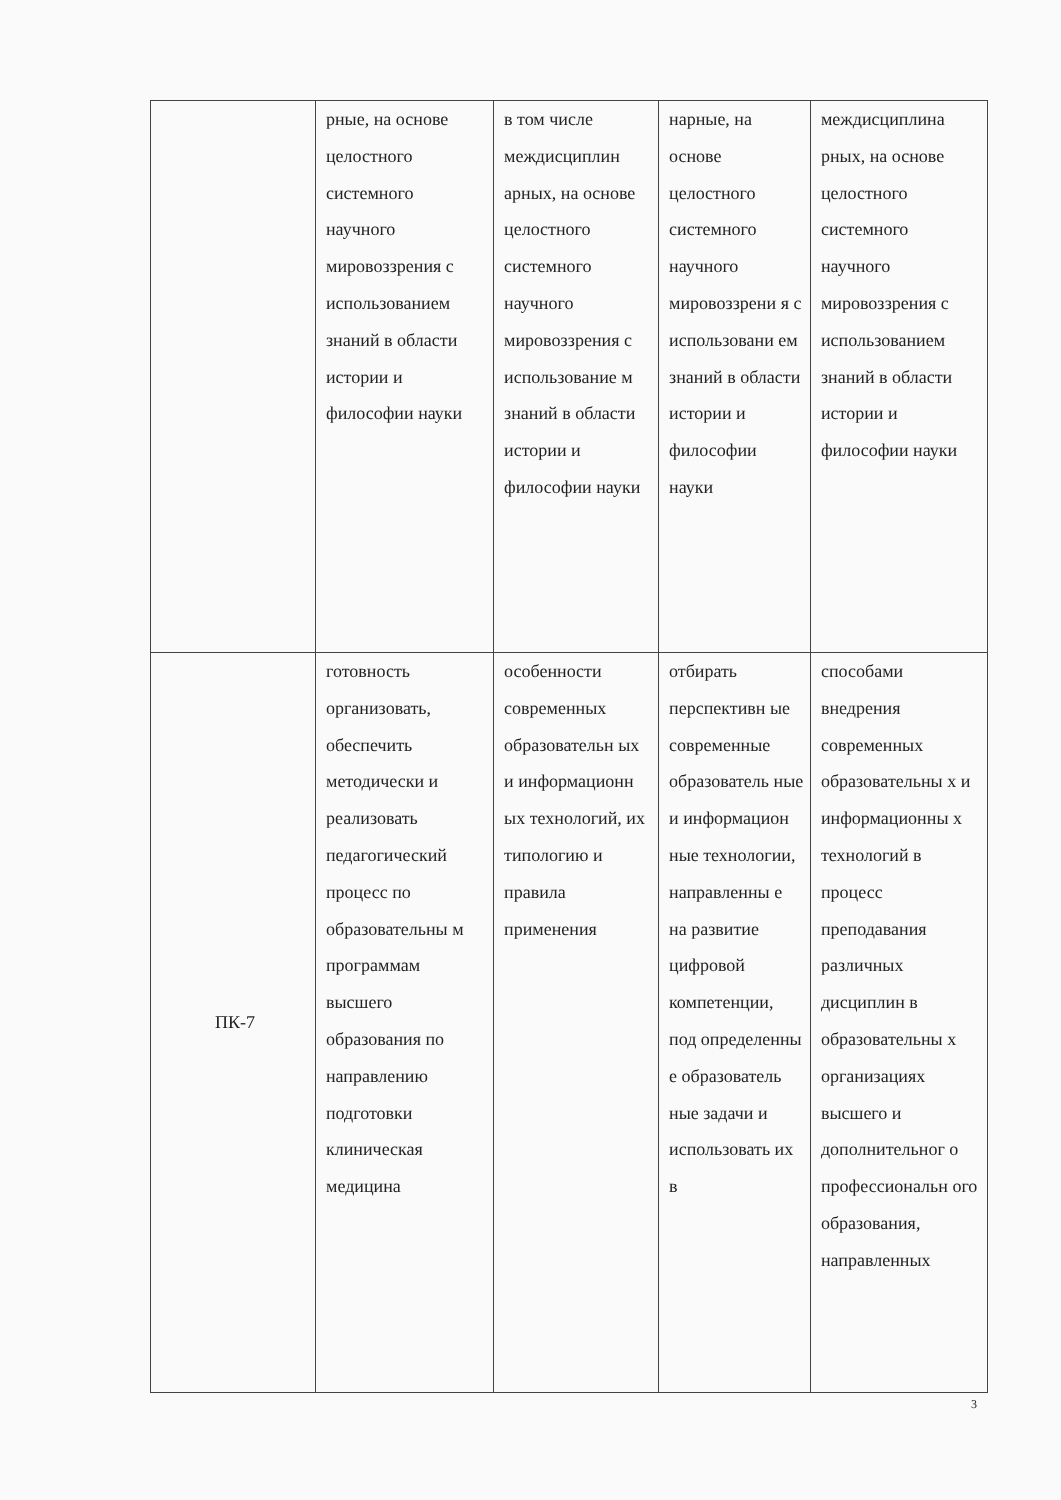| | рные, на основе целостного системного научного мировоззрения с использованием знаний в области истории и философии науки | в том числе междисциплин арных, на основе целостного системного научного мировоззрения с использование м знаний в области истории и философии науки | нарные, на основе целостного системного научного мировоззрени я с использовани ем знаний в области истории и философии науки | междисциплина рных, на основе целостного системного научного мировоззрения с использованием знаний в области истории и философии науки |
| ПК-7 | готовность организовать, обеспечить методически и реализовать педагогический процесс по образовательны м программам высшего образования по направлению подготовки клиническая медицина | особенности современных образовательн ых и информационн ых технологий, их типологию и правила применения | отбирать перспективн ые современные образователь ные и информацион ные технологии, направленны е на развитие цифровой компетенции, под определенны е образователь ные задачи и использовать их в | способами внедрения современных образовательны х и информационны х технологий в процесс преподавания различных дисциплин в образовательны х организациях высшего и дополнительног о профессиональн ого образования, направленных |
3